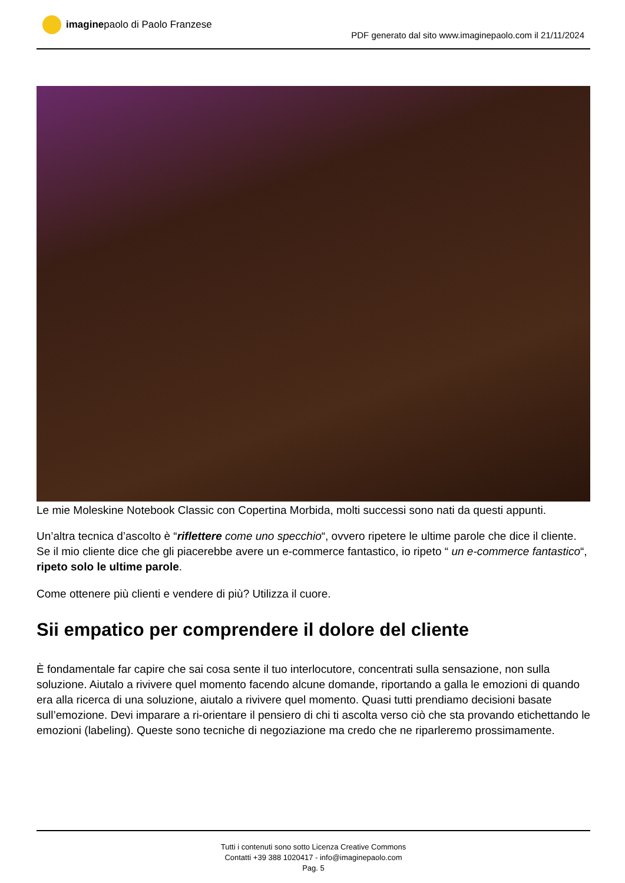imagine paolo di Paolo Franzese
PDF generato dal sito www.imaginepaolo.com il 21/11/2024
Le mie Moleskine Notebook Classic con Copertina Morbida, molti successi sono nati da questi appunti.
Un’altra tecnica d’ascolto è “riflettere come uno specchio“, ovvero ripetere le ultime parole che dice il cliente. Se il mio cliente dice che gli piacerebbe avere un e-commerce fantastico, io ripeto “ un e-commerce fantastico“, ripeto solo le ultime parole.
Come ottenere più clienti e vendere di più? Utilizza il cuore.
Sii empatico per comprendere il dolore del cliente
È fondamentale far capire che sai cosa sente il tuo interlocutore, concentrati sulla sensazione, non sulla soluzione. Aiutalo a rivivere quel momento facendo alcune domande, riportando a galla le emozioni di quando era alla ricerca di una soluzione, aiutalo a rivivere quel momento. Quasi tutti prendiamo decisioni basate sull’emozione. Devi imparare a ri-orientare il pensiero di chi ti ascolta verso ciò che sta provando etichettando le emozioni (labeling). Queste sono tecniche di negoziazione ma credo che ne riparleremo prossimamente.
Tutti i contenuti sono sotto Licenza Creative Commons
Contatti +39 388 1020417 - info@imaginepaolo.com
Pag. 5